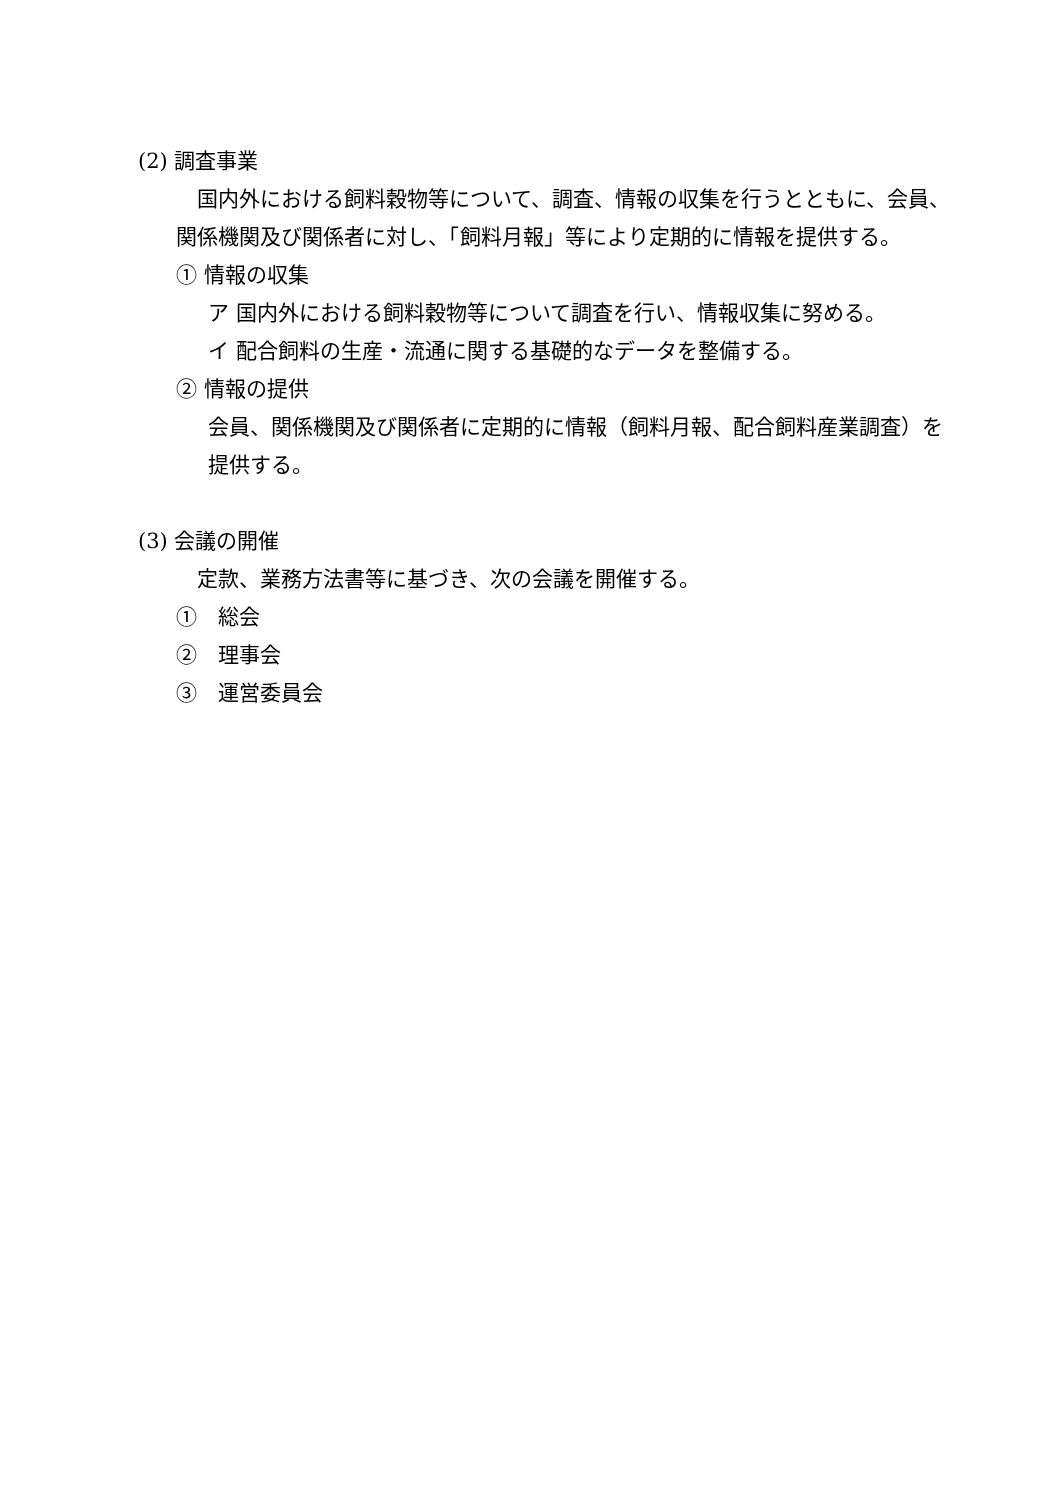(2) 調査事業
　国内外における飼料穀物等について、調査、情報の収集を行うとともに、会員、関係機関及び関係者に対し、「飼料月報」等により定期的に情報を提供する。
① 情報の収集
ア 国内外における飼料穀物等について調査を行い、情報収集に努める。
イ 配合飼料の生産・流通に関する基礎的なデータを整備する。
② 情報の提供
会員、関係機関及び関係者に定期的に情報（飼料月報、配合飼料産業調査）を提供する。
(3) 会議の開催
　定款、業務方法書等に基づき、次の会議を開催する。
①　総会
②　理事会
③　運営委員会